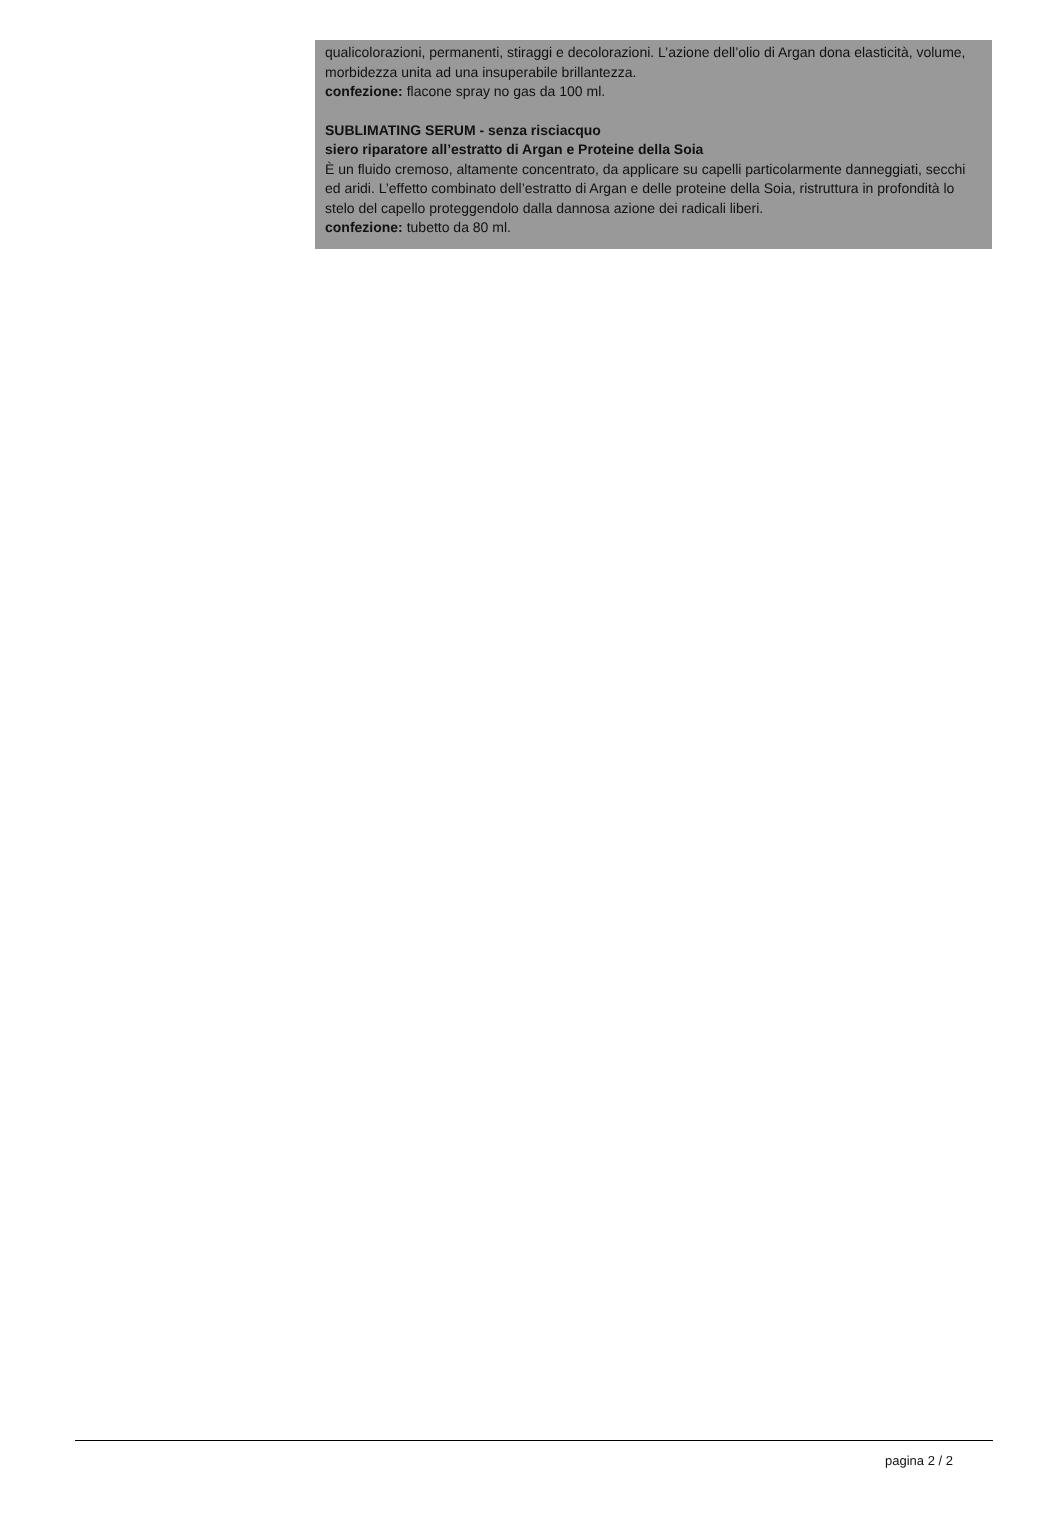qualicolorazioni, permanenti, stiraggi e decolorazioni. L’azione dell’olio di Argan dona elasticità, volume, morbidezza unita ad una insuperabile brillantezza.
confezione: flacone spray no gas da 100 ml.
SUBLIMATING SERUM - senza risciacquo
siero riparatore all’estratto di Argan e Proteine della Soia
È un fluido cremoso, altamente concentrato, da applicare su capelli particolarmente danneggiati, secchi ed aridi. L’effetto combinato dell’estratto di Argan e delle proteine della Soia, ristruttura in profondità lo stelo del capello proteggendolo dalla dannosa azione dei radicali liberi.
confezione: tubetto da 80 ml.
pagina 2 / 2